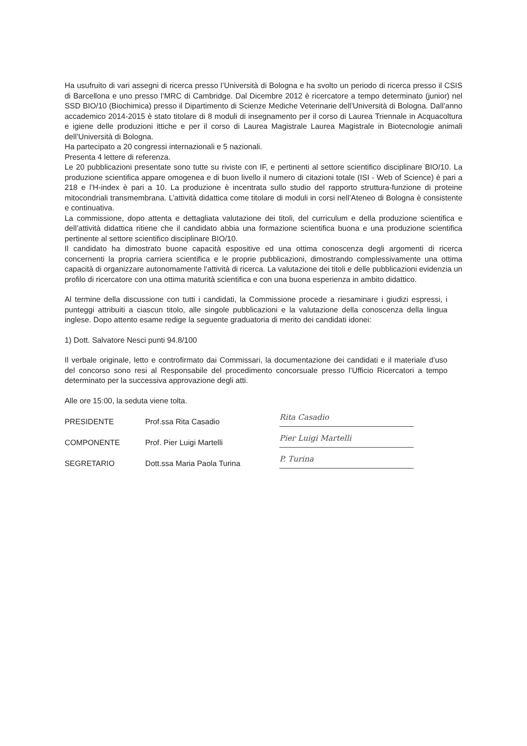Ha usufruito di vari assegni di ricerca presso l’Università di Bologna e ha svolto un periodo di ricerca presso il CSIS di Barcellona e uno presso l’MRC di Cambridge. Dal Dicembre 2012 è ricercatore a tempo determinato (junior) nel SSD BIO/10 (Biochimica) presso il Dipartimento di Scienze Mediche Veterinarie dell’Università di Bologna. Dall’anno accademico 2014-2015 è stato titolare di 8 moduli di insegnamento per il corso di Laurea Triennale in Acquacoltura e igiene delle produzioni ittiche e per il corso di Laurea Magistrale Laurea Magistrale in Biotecnologie animali dell’Università di Bologna.
Ha partecipato a 20 congressi internazionali e 5 nazionali.
Presenta 4 lettere di referenza.
Le 20 pubblicazioni presentate sono tutte su riviste con IF, e pertinenti al settore scientifico disciplinare BIO/10. La produzione scientifica appare omogenea e di buon livello il numero di citazioni totale (ISI - Web of Science) è pari a 218 e l’H-index è pari a 10. La produzione è incentrata sullo studio del rapporto struttura-funzione di proteine mitocondriali transmembrana. L’attività didattica come titolare di moduli in corsi nell’Ateneo di Bologna è consistente e continuativa.
La commissione, dopo attenta e dettagliata valutazione dei titoli, del curriculum e della produzione scientifica e dell’attività didattica ritiene che il candidato abbia una formazione scientifica buona e una produzione scientifica pertinente al settore scientifico disciplinare BIO/10.
Il candidato ha dimostrato buone capacità espositive ed una ottima conoscenza degli argomenti di ricerca concernenti la propria carriera scientifica e le proprie pubblicazioni, dimostrando complessivamente una ottima capacità di organizzare autonomamente l’attività di ricerca. La valutazione dei titoli e delle pubblicazioni evidenzia un profilo di ricercatore con una ottima maturità scientifica e con una buona esperienza in ambito didattico.
Al termine della discussione con tutti i candidati, la Commissione procede a riesaminare i giudizi espressi, i punteggi attribuiti a ciascun titolo, alle singole pubblicazioni e la valutazione della conoscenza della lingua inglese. Dopo attento esame redige la seguente graduatoria di merito dei candidati idonei:
1) Dott. Salvatore Nesci punti 94.8/100
Il verbale originale, letto e controfirmato dai Commissari, la documentazione dei candidati e il materiale d’uso del concorso sono resi al Responsabile del procedimento concorsuale presso l’Ufficio Ricercatori a tempo determinato per la successiva approvazione degli atti.
Alle ore 15:00, la seduta viene tolta.
PRESIDENTE Prof.ssa Rita Casadio Rita Casadio
COMPONENTE Prof. Pier Luigi Martelli Pier Luigi Martelli
SEGRETARIO Dott.ssa Maria Paola Turina P. Turina